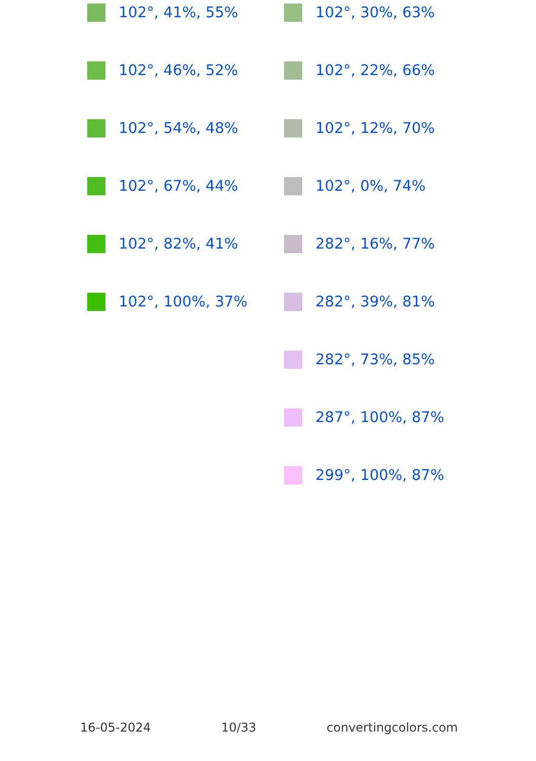102°, 41%, 55%
102°, 46%, 52%
102°, 54%, 48%
102°, 67%, 44%
102°, 82%, 41%
102°, 100%, 37%
102°, 30%, 63%
102°, 22%, 66%
102°, 12%, 70%
102°, 0%, 74%
282°, 16%, 77%
282°, 39%, 81%
282°, 73%, 85%
287°, 100%, 87%
299°, 100%, 87%
16-05-2024 10/33 convertingcolors.com